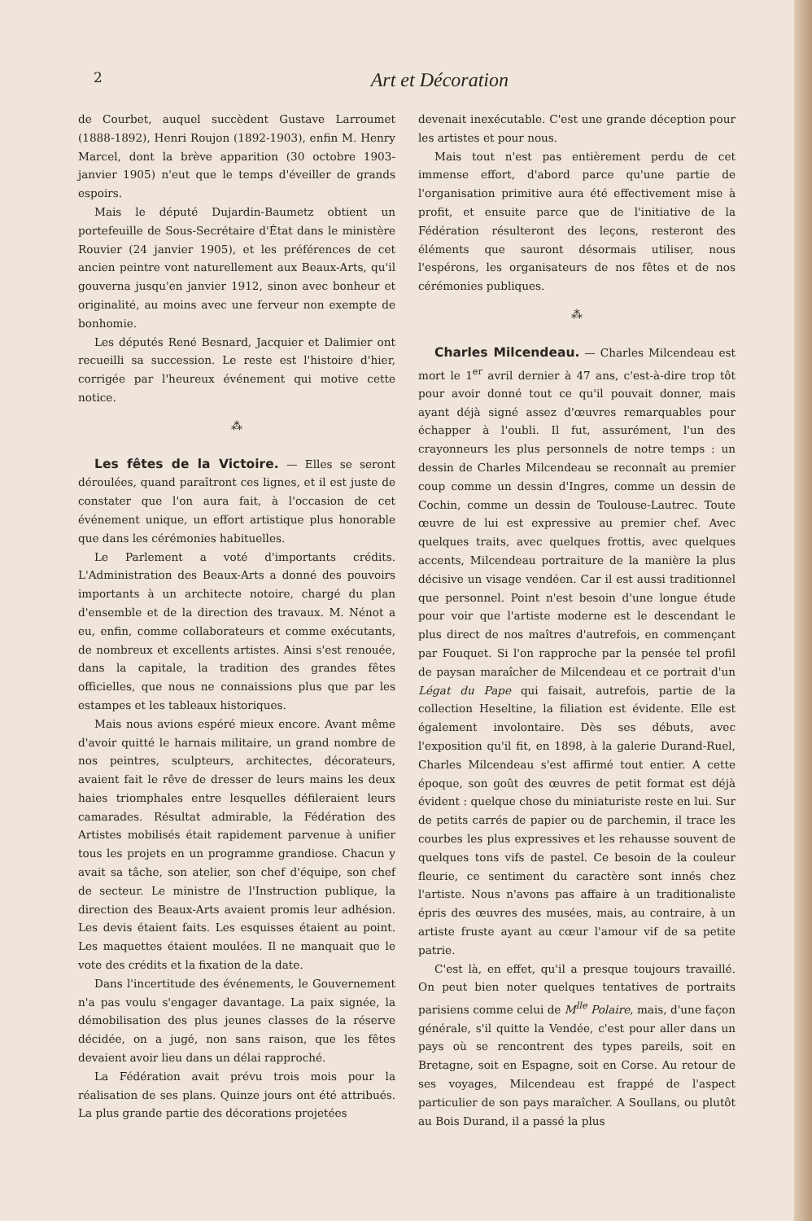2 Art et Décoration
de Courbet, auquel succèdent Gustave Larroumet (1888-1892), Henri Roujon (1892-1903), enfin M. Henry Marcel, dont la brève apparition (30 octobre 1903-janvier 1905) n'eut que le temps d'éveiller de grands espoirs.
Mais le député Dujardin-Baumetz obtient un portefeuille de Sous-Secrétaire d'État dans le ministère Rouvier (24 janvier 1905), et les préférences de cet ancien peintre vont naturellement aux Beaux-Arts, qu'il gouverna jusqu'en janvier 1912, sinon avec bonheur et originalité, au moins avec une ferveur non exempte de bonhomie.
Les députés René Besnard, Jacquier et Dalimier ont recueilli sa succession. Le reste est l'histoire d'hier, corrigée par l'heureux événement qui motive cette notice.
⁂
Les fêtes de la Victoire. — Elles se seront déroulées, quand paraîtront ces lignes, et il est juste de constater que l'on aura fait, à l'occasion de cet événement unique, un effort artistique plus honorable que dans les cérémonies habituelles.
Le Parlement a voté d'importants crédits. L'Administration des Beaux-Arts a donné des pouvoirs importants à un architecte notoire, chargé du plan d'ensemble et de la direction des travaux. M. Nénot a eu, enfin, comme collaborateurs et comme exécutants, de nombreux et excellents artistes. Ainsi s'est renouée, dans la capitale, la tradition des grandes fêtes officielles, que nous ne connaissions plus que par les estampes et les tableaux historiques.
Mais nous avions espéré mieux encore. Avant même d'avoir quitté le harnais militaire, un grand nombre de nos peintres, sculpteurs, architectes, décorateurs, avaient fait le rêve de dresser de leurs mains les deux haies triomphales entre lesquelles défileraient leurs camarades. Résultat admirable, la Fédération des Artistes mobilisés était rapidement parvenue à unifier tous les projets en un programme grandiose. Chacun y avait sa tâche, son atelier, son chef d'équipe, son chef de secteur. Le ministre de l'Instruction publique, la direction des Beaux-Arts avaient promis leur adhésion. Les devis étaient faits. Les esquisses étaient au point. Les maquettes étaient moulées. Il ne manquait que le vote des crédits et la fixation de la date.
Dans l'incertitude des événements, le Gouvernement n'a pas voulu s'engager davantage. La paix signée, la démobilisation des plus jeunes classes de la réserve décidée, on a jugé, non sans raison, que les fêtes devaient avoir lieu dans un délai rapproché.
La Fédération avait prévu trois mois pour la réalisation de ses plans. Quinze jours ont été attribués. La plus grande partie des décorations projetées
devenait inexécutable. C'est une grande déception pour les artistes et pour nous.
Mais tout n'est pas entièrement perdu de cet immense effort, d'abord parce qu'une partie de l'organisation primitive aura été effectivement mise à profit, et ensuite parce que de l'initiative de la Fédération résulteront des leçons, resteront des éléments que sauront désormais utiliser, nous l'espérons, les organisateurs de nos fêtes et de nos cérémonies publiques.
⁂
Charles Milcendeau. — Charles Milcendeau est mort le 1<sup>er</sup> avril dernier à 47 ans, c'est-à-dire trop tôt pour avoir donné tout ce qu'il pouvait donner, mais ayant déjà signé assez d'œuvres remarquables pour échapper à l'oubli. Il fut, assurément, l'un des crayonneurs les plus personnels de notre temps : un dessin de Charles Milcendeau se reconnaît au premier coup comme un dessin d'Ingres, comme un dessin de Cochin, comme un dessin de Toulouse-Lautrec. Toute œuvre de lui est expressive au premier chef. Avec quelques traits, avec quelques frottis, avec quelques accents, Milcendeau portraiture de la manière la plus décisive un visage vendéen. Car il est aussi traditionnel que personnel. Point n'est besoin d'une longue étude pour voir que l'artiste moderne est le descendant le plus direct de nos maîtres d'autrefois, en commençant par Fouquet. Si l'on rapproche par la pensée tel profil de paysan maraîcher de Milcendeau et ce portrait d'un Légat du Pape qui faisait, autrefois, partie de la collection Heseltine, la filiation est évidente. Elle est également involontaire. Dès ses débuts, avec l'exposition qu'il fit, en 1898, à la galerie Durand-Ruel, Charles Milcendeau s'est affirmé tout entier. A cette époque, son goût des œuvres de petit format est déjà évident : quelque chose du miniaturiste reste en lui. Sur de petits carrés de papier ou de parchemin, il trace les courbes les plus expressives et les rehausse souvent de quelques tons vifs de pastel. Ce besoin de la couleur fleurie, ce sentiment du caractère sont innés chez l'artiste. Nous n'avons pas affaire à un traditionaliste épris des œuvres des musées, mais, au contraire, à un artiste fruste ayant au cœur l'amour vif de sa petite patrie.
C'est là, en effet, qu'il a presque toujours travaillé. On peut bien noter quelques tentatives de portraits parisiens comme celui de M<sup>lle</sup> Polaire, mais, d'une façon générale, s'il quitte la Vendée, c'est pour aller dans un pays où se rencontrent des types pareils, soit en Bretagne, soit en Espagne, soit en Corse. Au retour de ses voyages, Milcendeau est frappé de l'aspect particulier de son pays maraîcher. A Soullans, ou plutôt au Bois Durand, il a passé la plus